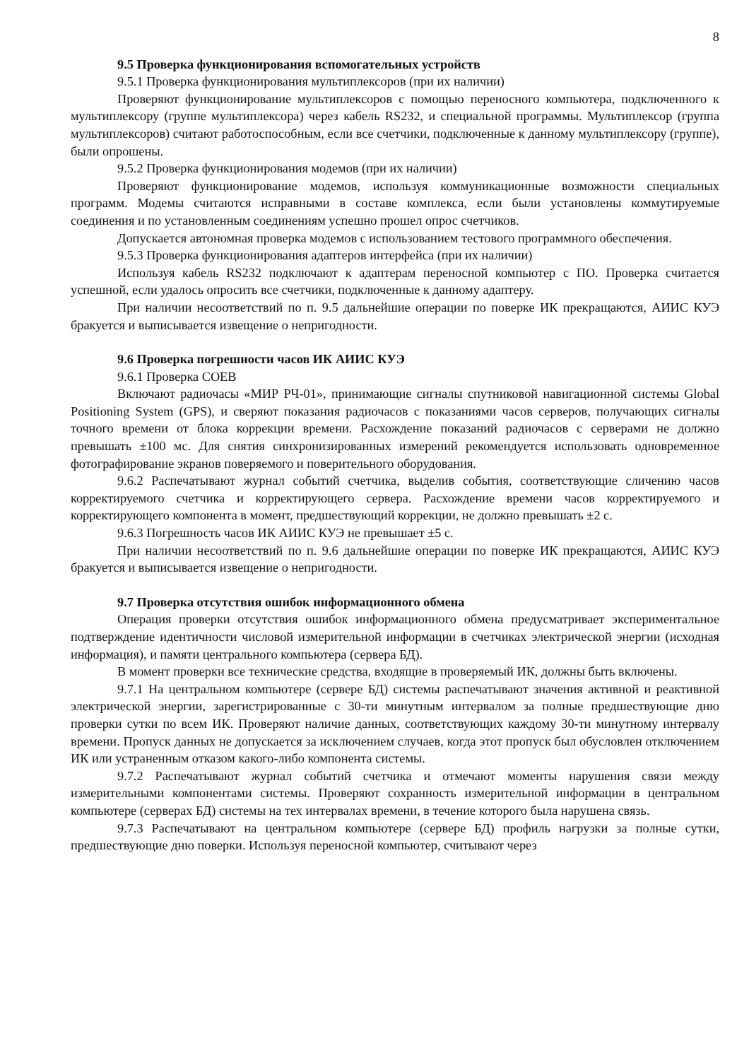8
9.5 Проверка функционирования вспомогательных устройств
9.5.1 Проверка функционирования мультиплексоров (при их наличии)
Проверяют функционирование мультиплексоров с помощью переносного компьютера, подключенного к мультиплексору (группе мультиплексора) через кабель RS232, и специальной программы. Мультиплексор (группа мультиплексоров) считают работоспособным, если все счетчики, подключенные к данному мультиплексору (группе), были опрошены.
9.5.2 Проверка функционирования модемов (при их наличии)
Проверяют функционирование модемов, используя коммуникационные возможности специальных программ. Модемы считаются исправными в составе комплекса, если были установлены коммутируемые соединения и по установленным соединениям успешно прошел опрос счетчиков.
Допускается автономная проверка модемов с использованием тестового программного обеспечения.
9.5.3 Проверка функционирования адаптеров интерфейса (при их наличии)
Используя кабель RS232 подключают к адаптерам переносной компьютер с ПО. Проверка считается успешной, если удалось опросить все счетчики, подключенные к данному адаптеру.
При наличии несоответствий по п. 9.5 дальнейшие операции по поверке ИК прекращаются, АИИС КУЭ бракуется и выписывается извещение о непригодности.
9.6 Проверка погрешности часов ИК АИИС КУЭ
9.6.1 Проверка СОЕВ
Включают радиочасы «МИР РЧ-01», принимающие сигналы спутниковой навигационной системы Global Positioning System (GPS), и сверяют показания радиочасов с показаниями часов серверов, получающих сигналы точного времени от блока коррекции времени. Расхождение показаний радиочасов с серверами не должно превышать ±100 мс. Для снятия синхронизированных измерений рекомендуется использовать одновременное фотографирование экранов поверяемого и поверительного оборудования.
9.6.2 Распечатывают журнал событий счетчика, выделив события, соответствующие сличению часов корректируемого счетчика и корректирующего сервера. Расхождение времени часов корректируемого и корректирующего компонента в момент, предшествующий коррекции, не должно превышать ±2 с.
9.6.3 Погрешность часов ИК АИИС КУЭ не превышает ±5 с.
При наличии несоответствий по п. 9.6 дальнейшие операции по поверке ИК прекращаются, АИИС КУЭ бракуется и выписывается извещение о непригодности.
9.7 Проверка отсутствия ошибок информационного обмена
Операция проверки отсутствия ошибок информационного обмена предусматривает экспериментальное подтверждение идентичности числовой измерительной информации в счетчиках электрической энергии (исходная информация), и памяти центрального компьютера (сервера БД).
В момент проверки все технические средства, входящие в проверяемый ИК, должны быть включены.
9.7.1 На центральном компьютере (сервере БД) системы распечатывают значения активной и реактивной электрической энергии, зарегистрированные с 30-ти минутным интервалом за полные предшествующие дню проверки сутки по всем ИК. Проверяют наличие данных, соответствующих каждому 30-ти минутному интервалу времени. Пропуск данных не допускается за исключением случаев, когда этот пропуск был обусловлен отключением ИК или устраненным отказом какого-либо компонента системы.
9.7.2 Распечатывают журнал событий счетчика и отмечают моменты нарушения связи между измерительными компонентами системы. Проверяют сохранность измерительной информации в центральном компьютере (серверах БД) системы на тех интервалах времени, в течение которого была нарушена связь.
9.7.3 Распечатывают на центральном компьютере (сервере БД) профиль нагрузки за полные сутки, предшествующие дню поверки. Используя переносной компьютер, считывают через